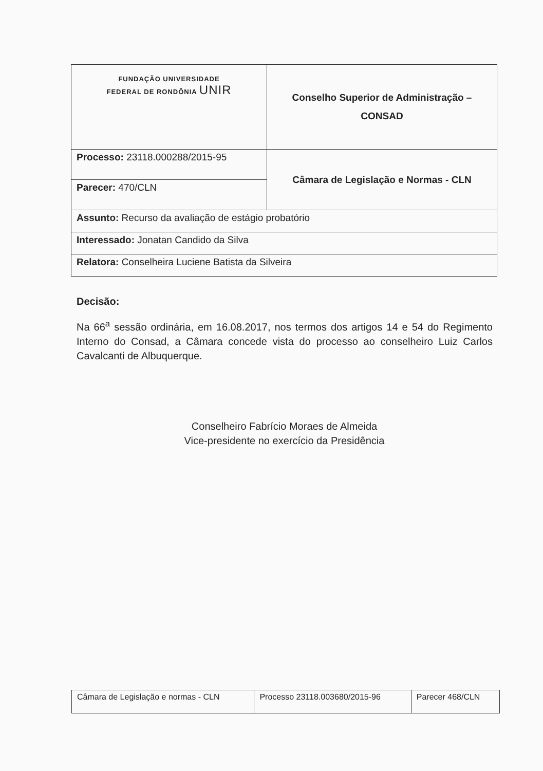| FUNDAÇÃO UNIVERSIDADE FEDERAL DE RONDÔNIA UNIR | Conselho Superior de Administração – CONSAD |
| Processo: 23118.000288/2015-95 | Câmara de Legislação e Normas - CLN |
| Parecer: 470/CLN | |
| Assunto: Recurso da avaliação de estágio probatório | |
| Interessado: Jonatan Candido da Silva | |
| Relatora: Conselheira Luciene Batista da Silveira | |
Decisão:
Na 66<sup>a</sup> sessão ordinária, em 16.08.2017, nos termos dos artigos 14 e 54 do Regimento Interno do Consad, a Câmara concede vista do processo ao conselheiro Luiz Carlos Cavalcanti de Albuquerque.
Conselheiro Fabrício Moraes de Almeida
Vice-presidente no exercício da Presidência
| Câmara de Legislação e normas - CLN | Processo 23118.003680/2015-96 | Parecer 468/CLN |